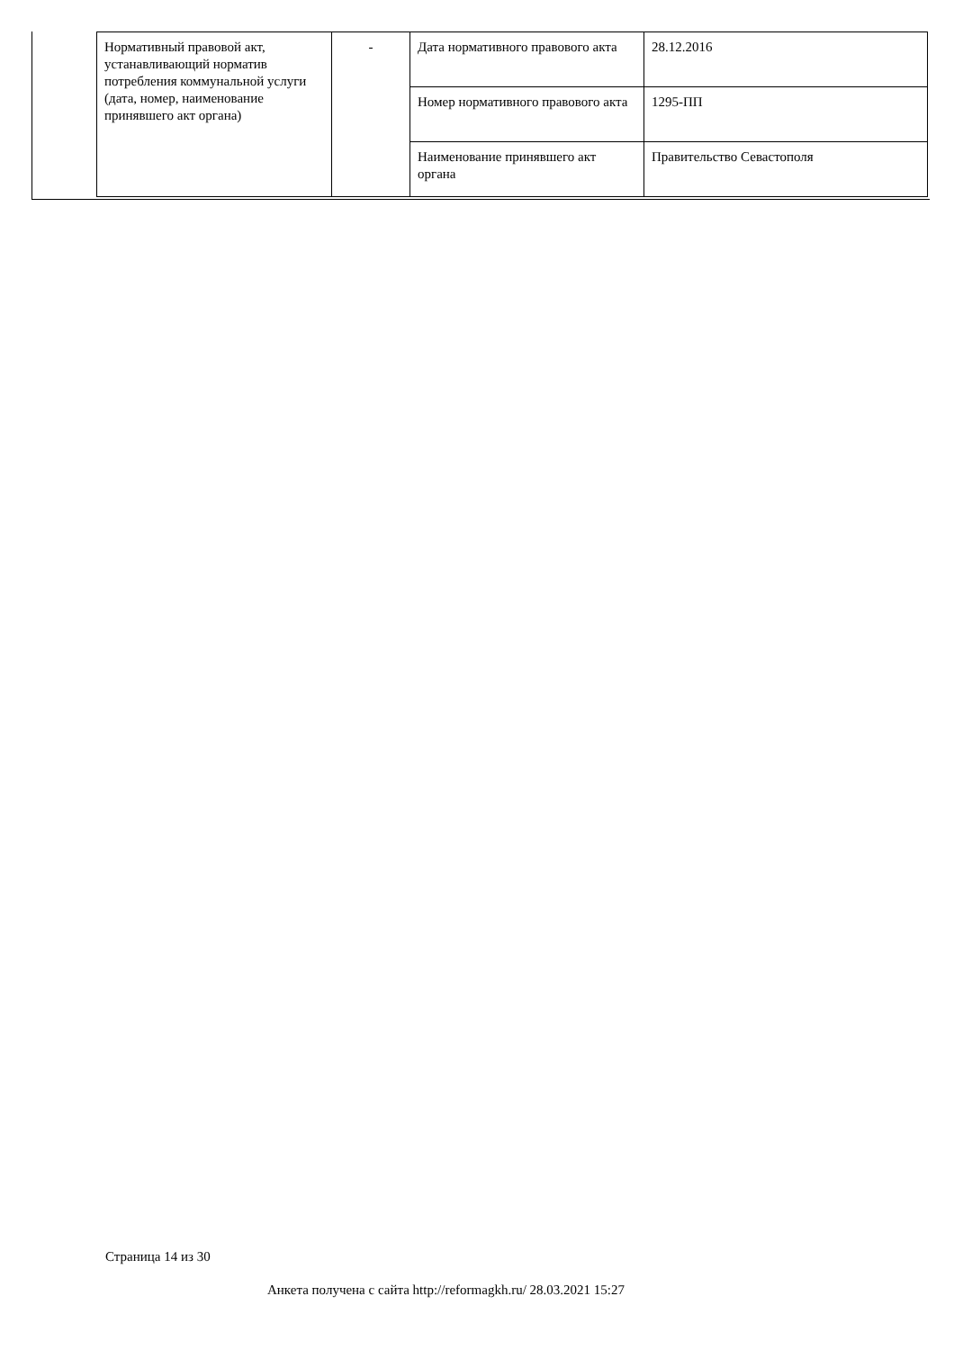| Нормативный правовой акт, устанавливающий норматив потребления коммунальной услуги (дата, номер, наименование принявшего акт органа) | - | Дата нормативного правового акта | 28.12.2016 |
| | | Номер нормативного правового акта | 1295-ПП |
| | | Наименование принявшего акт органа | Правительство Севастополя |
Страница 14 из 30
Анкета получена с сайта http://reformagkh.ru/ 28.03.2021 15:27